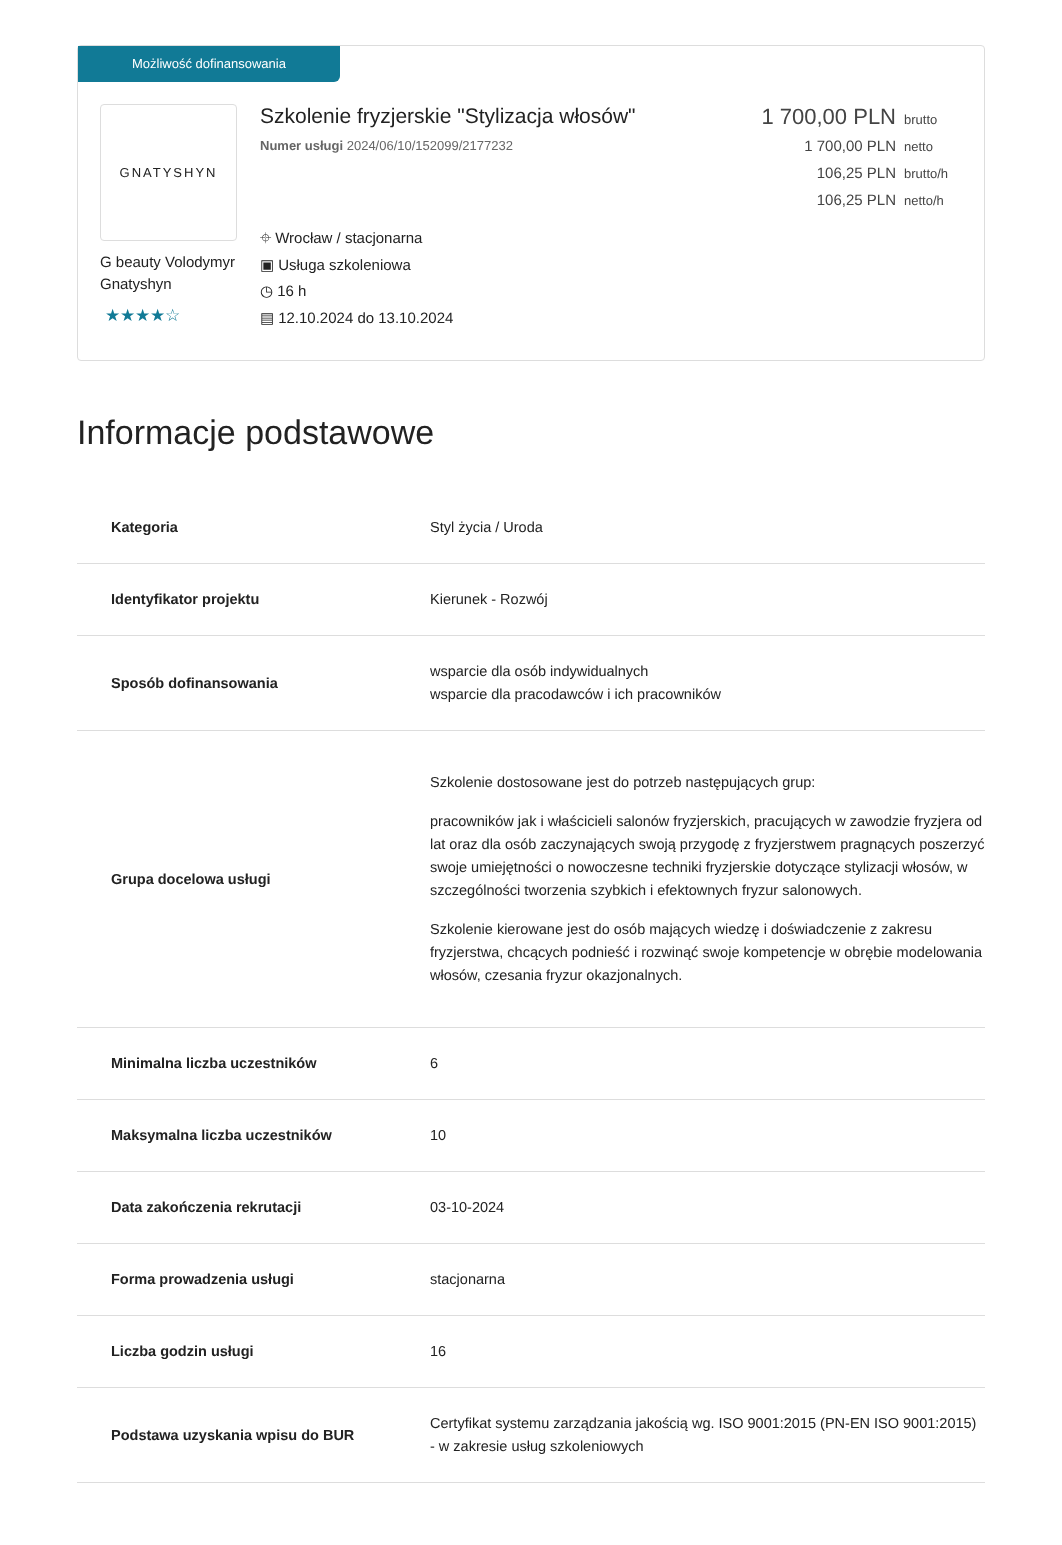Możliwość dofinansowania
GNATYSHYN
G beauty Volodymyr Gnatyshyn
★★★★☆
Szkolenie fryzjerskie "Stylizacja włosów"
Numer usługi 2024/06/10/152099/2177232
⌖ Wrocław / stacjonarna
▣ Usługa szkoleniowa
◷ 16 h
▤ 12.10.2024 do 13.10.2024
1 700,00 PLN brutto
1 700,00 PLN netto
106,25 PLN brutto/h
106,25 PLN netto/h
Informacje podstawowe
| Kategoria | Styl życia / Uroda |
| Identyfikator projektu | Kierunek - Rozwój |
| Sposób dofinansowania | wsparcie dla osób indywidualnych wsparcie dla pracodawców i ich pracowników |
| Grupa docelowa usługi | Szkolenie dostosowane jest do potrzeb następujących grup: pracowników jak i właścicieli salonów fryzjerskich, pracujących w zawodzie fryzjera od lat oraz dla osób zaczynających swoją przygodę z fryzjerstwem pragnących poszerzyć swoje umiejętności o nowoczesne techniki fryzjerskie dotyczące stylizacji włosów, w szczególności tworzenia szybkich i efektownych fryzur salonowych. Szkolenie kierowane jest do osób mających wiedzę i doświadczenie z zakresu fryzjerstwa, chcących podnieść i rozwinąć swoje kompetencje w obrębie modelowania włosów, czesania fryzur okazjonalnych. |
| Minimalna liczba uczestników | 6 |
| Maksymalna liczba uczestników | 10 |
| Data zakończenia rekrutacji | 03-10-2024 |
| Forma prowadzenia usługi | stacjonarna |
| Liczba godzin usługi | 16 |
| Podstawa uzyskania wpisu do BUR | Certyfikat systemu zarządzania jakością wg. ISO 9001:2015 (PN-EN ISO 9001:2015) - w zakresie usług szkoleniowych |